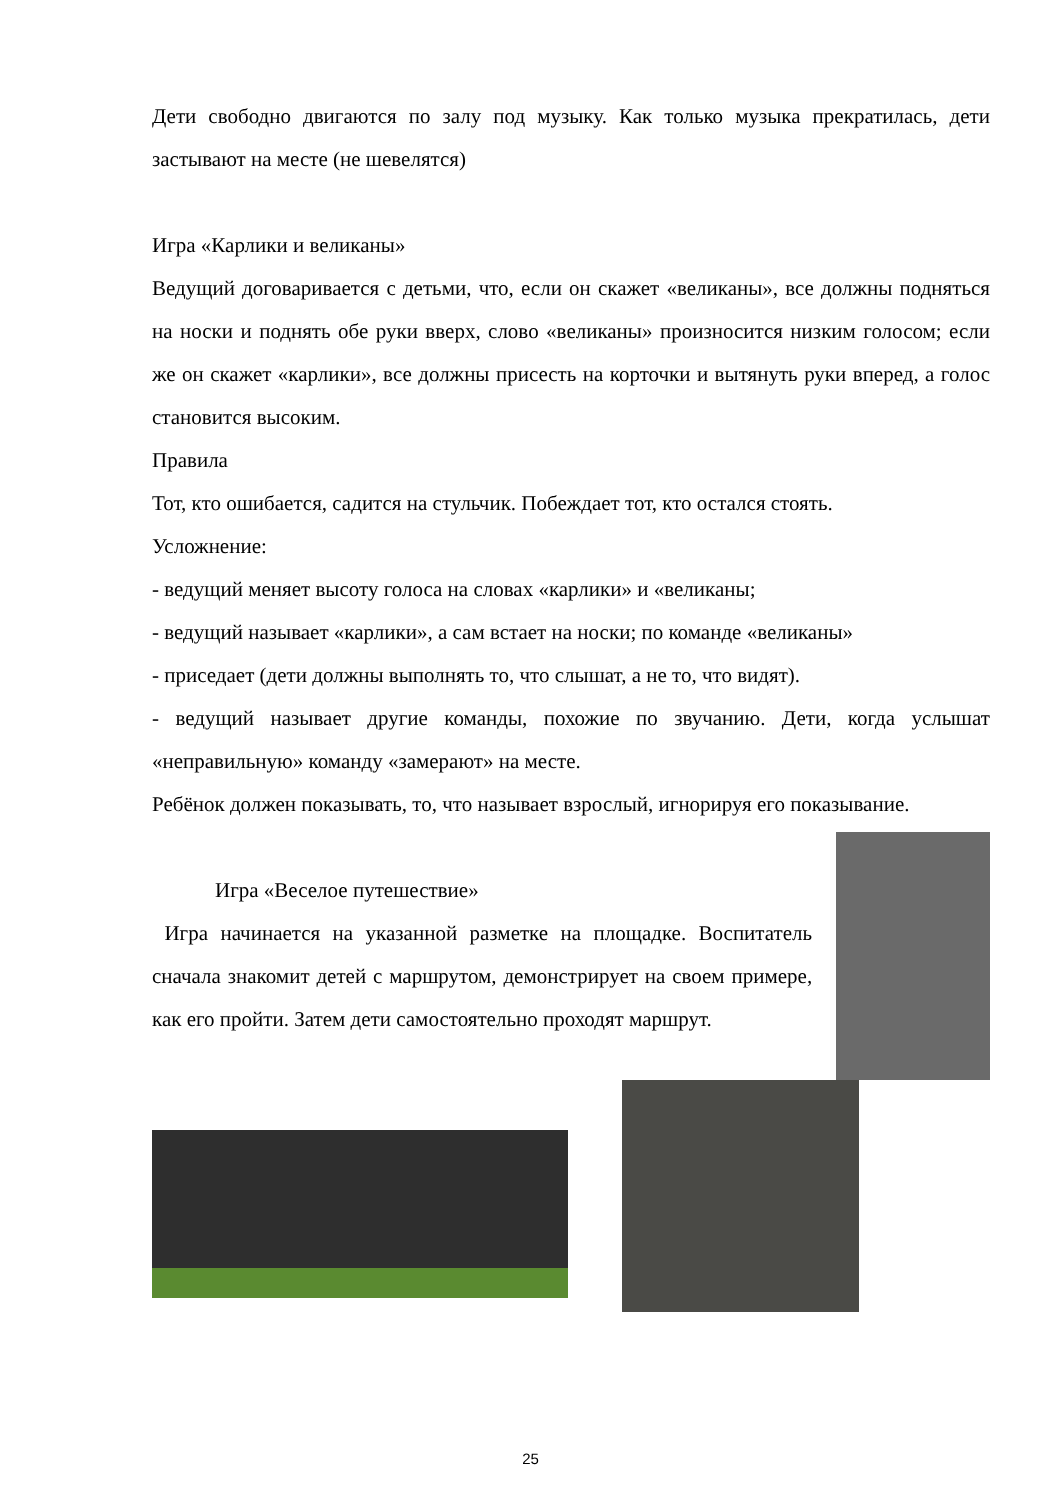Дети свободно двигаются по залу под музыку. Как только музыка прекратилась, дети застывают на месте (не шевелятся)
Игра «Карлики и великаны»
Ведущий договаривается с детьми, что, если он скажет «великаны», все должны подняться на носки и поднять обе руки вверх, слово «великаны» произносится низким голосом; если же он скажет «карлики», все должны присесть на корточки и вытянуть руки вперед, а голос становится высоким.
Правила
Тот, кто ошибается, садится на стульчик. Побеждает тот, кто остался стоять.
Усложнение:
- ведущий меняет высоту голоса на словах «карлики» и «великаны;
- ведущий называет «карлики», а сам встает на носки; по команде «великаны»
- приседает (дети должны выполнять то, что слышат, а не то, что видят).
- ведущий называет другие команды, похожие по звучанию. Дети, когда услышат «неправильную» команду «замерают» на месте.
Ребёнок должен показывать, то, что называет взрослый, игнорируя его показывание.
Игра «Веселое путешествие»
Игра начинается на указанной разметке на площадке. Воспитатель сначала знакомит детей с маршрутом, демонстрирует на своем примере, как его пройти. Затем дети самостоятельно проходят маршрут.
25